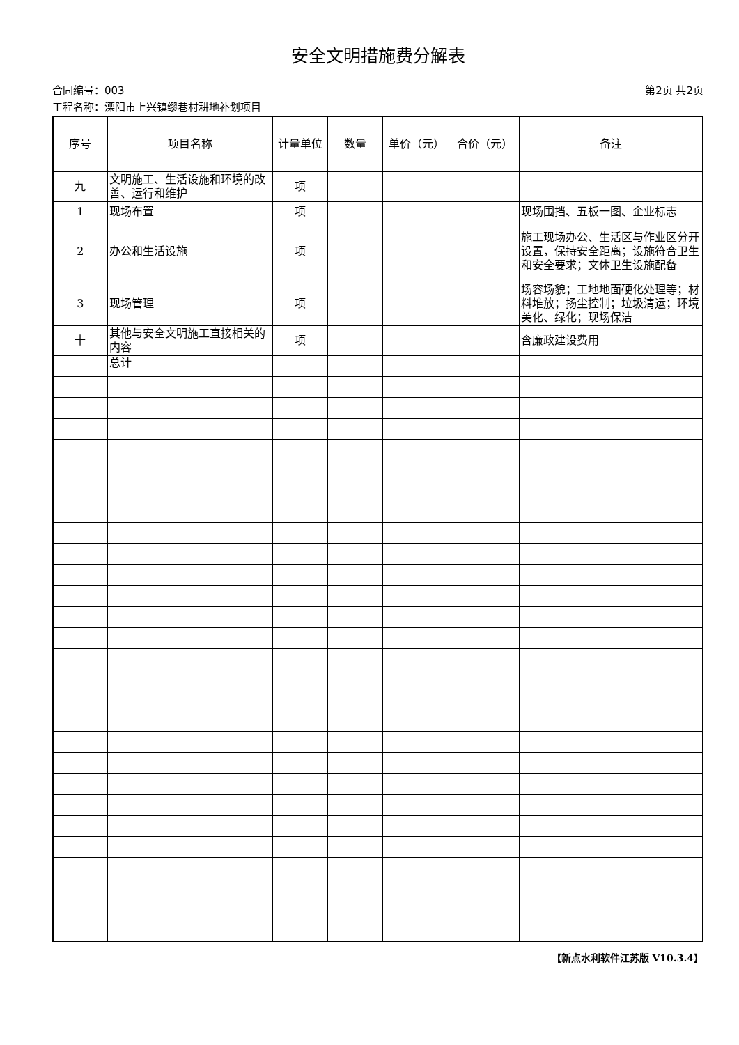安全文明措施费分解表
合同编号：003 第2页 共2页
工程名称：溧阳市上兴镇缪巷村耕地补划项目
| 序号 | 项目名称 | 计量单位 | 数量 | 单价（元） | 合价（元） | 备注 |
| --- | --- | --- | --- | --- | --- | --- |
| 九 | 文明施工、生活设施和环境的改善、运行和维护 | 项 | | | | |
| 1 | 现场布置 | 项 | | | | 现场围挡、五板一图、企业标志 |
| 2 | 办公和生活设施 | 项 | | | | 施工现场办公、生活区与作业区分开设置，保持安全距离；设施符合卫生和安全要求；文体卫生设施配备 |
| 3 | 现场管理 | 项 | | | | 场容场貌；工地地面硬化处理等；材料堆放；扬尘控制；垃圾清运；环境美化、绿化；现场保洁 |
| 十 | 其他与安全文明施工直接相关的内容 | 项 | | | | 含廉政建设费用 |
| | 总计 | | | | | |
【新点水利软件江苏版 V10.3.4】